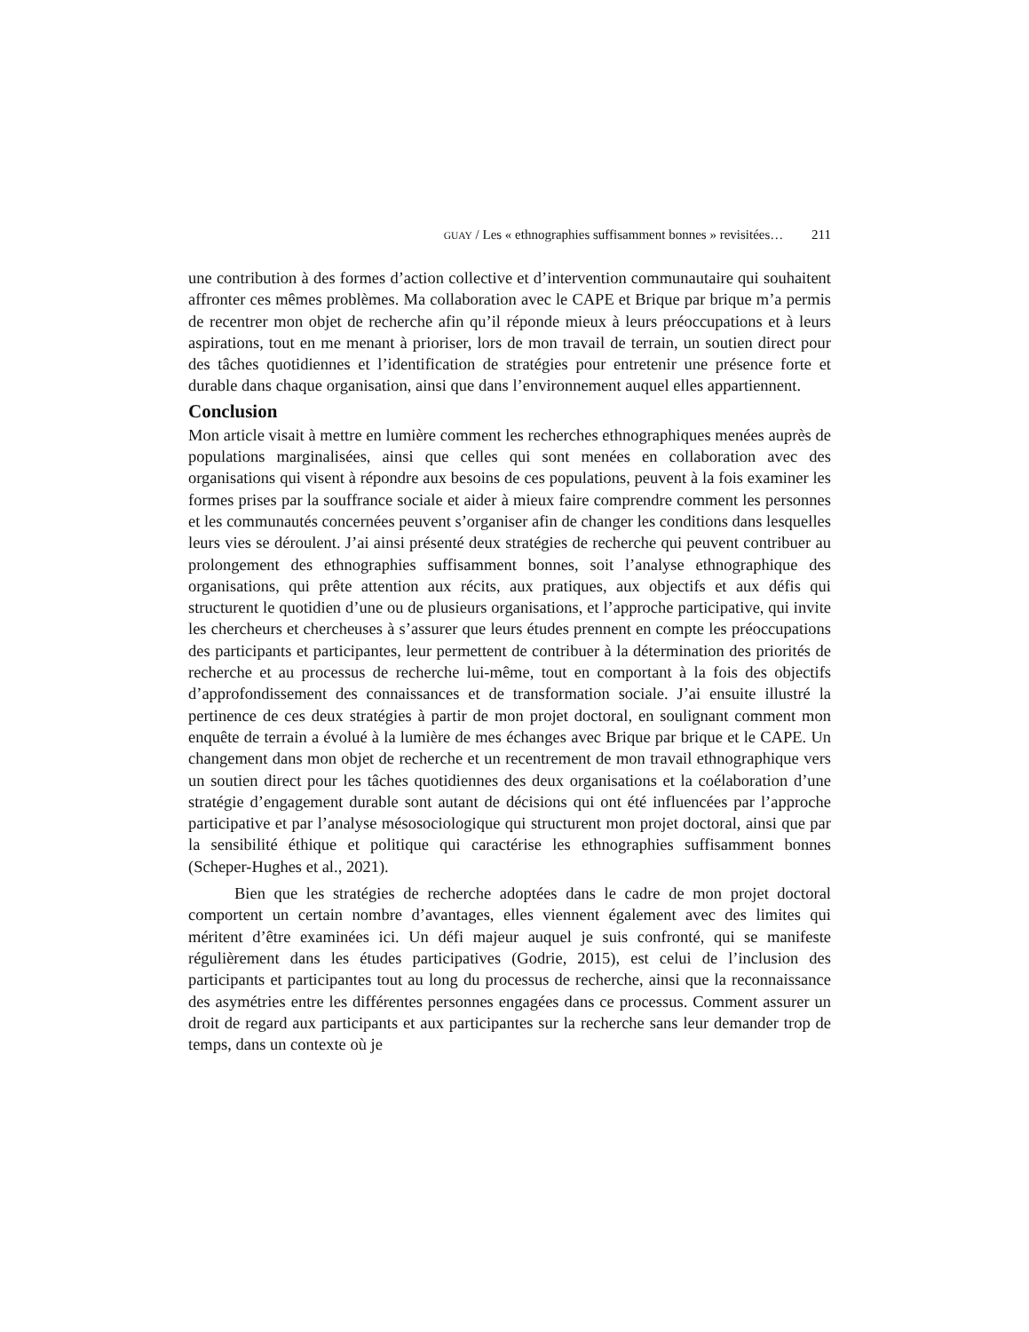GUAY / Les « ethnographies suffisamment bonnes » revisitées… 211
une contribution à des formes d’action collective et d’intervention communautaire qui souhaitent affronter ces mêmes problèmes. Ma collaboration avec le CAPE et Brique par brique m’a permis de recentrer mon objet de recherche afin qu’il réponde mieux à leurs préoccupations et à leurs aspirations, tout en me menant à prioriser, lors de mon travail de terrain, un soutien direct pour des tâches quotidiennes et l’identification de stratégies pour entretenir une présence forte et durable dans chaque organisation, ainsi que dans l’environnement auquel elles appartiennent.
Conclusion
Mon article visait à mettre en lumière comment les recherches ethnographiques menées auprès de populations marginalisées, ainsi que celles qui sont menées en collaboration avec des organisations qui visent à répondre aux besoins de ces populations, peuvent à la fois examiner les formes prises par la souffrance sociale et aider à mieux faire comprendre comment les personnes et les communautés concernées peuvent s’organiser afin de changer les conditions dans lesquelles leurs vies se déroulent. J’ai ainsi présenté deux stratégies de recherche qui peuvent contribuer au prolongement des ethnographies suffisamment bonnes, soit l’analyse ethnographique des organisations, qui prête attention aux récits, aux pratiques, aux objectifs et aux défis qui structurent le quotidien d’une ou de plusieurs organisations, et l’approche participative, qui invite les chercheurs et chercheuses à s’assurer que leurs études prennent en compte les préoccupations des participants et participantes, leur permettent de contribuer à la détermination des priorités de recherche et au processus de recherche lui-même, tout en comportant à la fois des objectifs d’approfondissement des connaissances et de transformation sociale. J’ai ensuite illustré la pertinence de ces deux stratégies à partir de mon projet doctoral, en soulignant comment mon enquête de terrain a évolué à la lumière de mes échanges avec Brique par brique et le CAPE. Un changement dans mon objet de recherche et un recentrement de mon travail ethnographique vers un soutien direct pour les tâches quotidiennes des deux organisations et la coélaboration d’une stratégie d’engagement durable sont autant de décisions qui ont été influencées par l’approche participative et par l’analyse mésosociologique qui structurent mon projet doctoral, ainsi que par la sensibilité éthique et politique qui caractérise les ethnographies suffisamment bonnes (Scheper-Hughes et al., 2021).
Bien que les stratégies de recherche adoptées dans le cadre de mon projet doctoral comportent un certain nombre d’avantages, elles viennent également avec des limites qui méritent d’être examinées ici. Un défi majeur auquel je suis confronté, qui se manifeste régulièrement dans les études participatives (Godrie, 2015), est celui de l’inclusion des participants et participantes tout au long du processus de recherche, ainsi que la reconnaissance des asymétries entre les différentes personnes engagées dans ce processus. Comment assurer un droit de regard aux participants et aux participantes sur la recherche sans leur demander trop de temps, dans un contexte où je